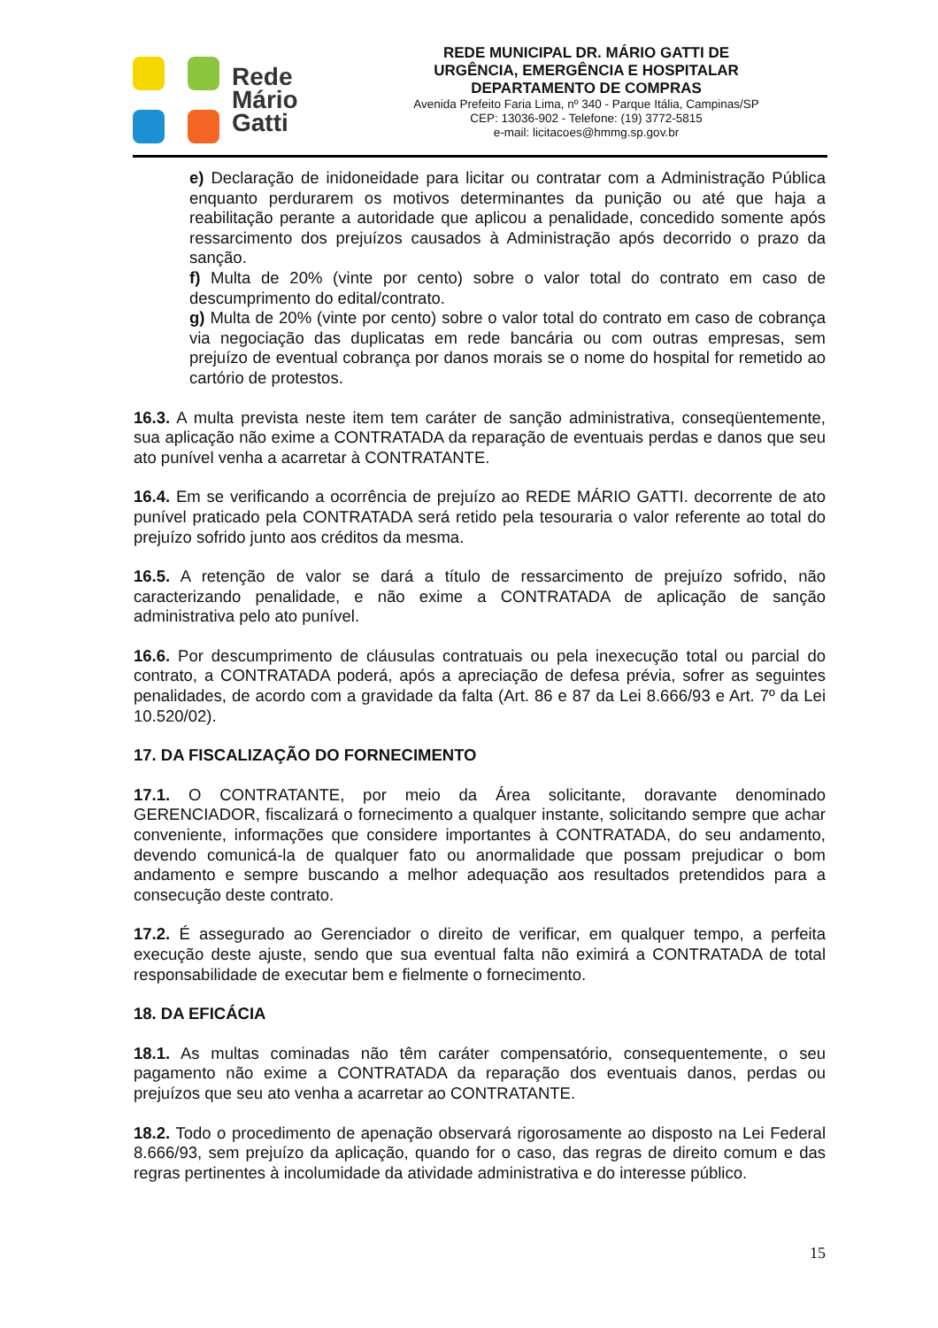Rede
Mário
Gatti
REDE MUNICIPAL DR. MÁRIO GATTI DE
URGÊNCIA, EMERGÊNCIA E HOSPITALAR
DEPARTAMENTO DE COMPRAS
Avenida Prefeito Faria Lima, nº 340 - Parque Itália, Campinas/SP
CEP: 13036-902 - Telefone: (19) 3772-5815
e-mail: licitacoes@hmmg.sp.gov.br
e) Declaração de inidoneidade para licitar ou contratar com a Administração Pública enquanto perdurarem os motivos determinantes da punição ou até que haja a reabilitação perante a autoridade que aplicou a penalidade, concedido somente após ressarcimento dos prejuízos causados à Administração após decorrido o prazo da sanção.
f) Multa de 20% (vinte por cento) sobre o valor total do contrato em caso de descumprimento do edital/contrato.
g) Multa de 20% (vinte por cento) sobre o valor total do contrato em caso de cobrança via negociação das duplicatas em rede bancária ou com outras empresas, sem prejuízo de eventual cobrança por danos morais se o nome do hospital for remetido ao cartório de protestos.
16.3. A multa prevista neste item tem caráter de sanção administrativa, conseqüentemente, sua aplicação não exime a CONTRATADA da reparação de eventuais perdas e danos que seu ato punível venha a acarretar à CONTRATANTE.
16.4. Em se verificando a ocorrência de prejuízo ao REDE MÁRIO GATTI. decorrente de ato punível praticado pela CONTRATADA será retido pela tesouraria o valor referente ao total do prejuízo sofrido junto aos créditos da mesma.
16.5. A retenção de valor se dará a título de ressarcimento de prejuízo sofrido, não caracterizando penalidade, e não exime a CONTRATADA de aplicação de sanção administrativa pelo ato punível.
16.6. Por descumprimento de cláusulas contratuais ou pela inexecução total ou parcial do contrato, a CONTRATADA poderá, após a apreciação de defesa prévia, sofrer as seguintes penalidades, de acordo com a gravidade da falta (Art. 86 e 87 da Lei 8.666/93 e Art. 7º da Lei 10.520/02).
17. DA FISCALIZAÇÃO DO FORNECIMENTO
17.1. O CONTRATANTE, por meio da Área solicitante, doravante denominado GERENCIADOR, fiscalizará o fornecimento a qualquer instante, solicitando sempre que achar conveniente, informações que considere importantes à CONTRATADA, do seu andamento, devendo comunicá-la de qualquer fato ou anormalidade que possam prejudicar o bom andamento e sempre buscando a melhor adequação aos resultados pretendidos para a consecução deste contrato.
17.2. É assegurado ao Gerenciador o direito de verificar, em qualquer tempo, a perfeita execução deste ajuste, sendo que sua eventual falta não eximirá a CONTRATADA de total responsabilidade de executar bem e fielmente o fornecimento.
18. DA EFICÁCIA
18.1. As multas cominadas não têm caráter compensatório, consequentemente, o seu pagamento não exime a CONTRATADA da reparação dos eventuais danos, perdas ou prejuízos que seu ato venha a acarretar ao CONTRATANTE.
18.2. Todo o procedimento de apenação observará rigorosamente ao disposto na Lei Federal 8.666/93, sem prejuízo da aplicação, quando for o caso, das regras de direito comum e das regras pertinentes à incolumidade da atividade administrativa e do interesse público.
15